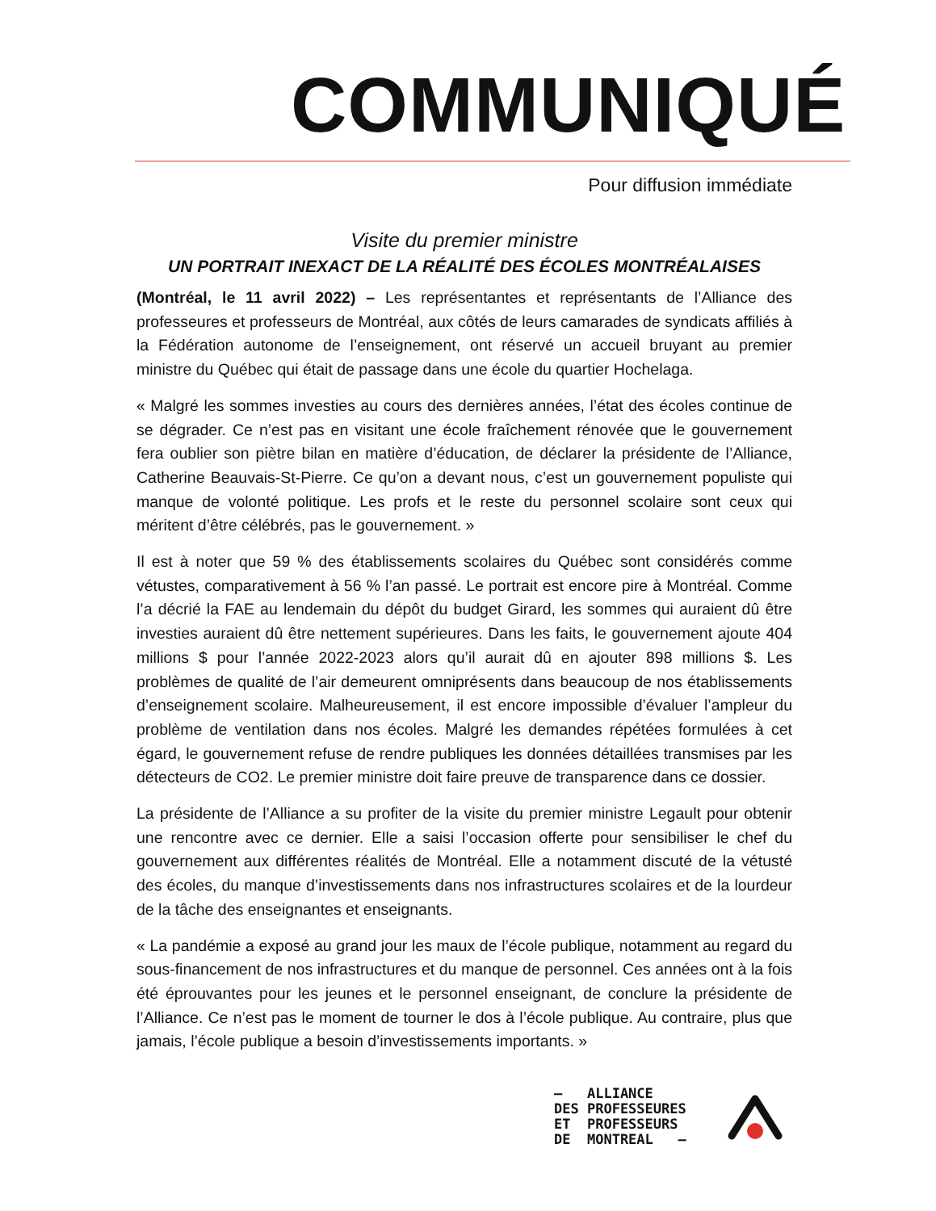COMMUNIQUÉ
Pour diffusion immédiate
Visite du premier ministre
UN PORTRAIT INEXACT DE LA RÉALITÉ DES ÉCOLES MONTRÉALAISES
(Montréal, le 11 avril 2022) – Les représentantes et représentants de l’Alliance des professeures et professeurs de Montréal, aux côtés de leurs camarades de syndicats affiliés à la Fédération autonome de l’enseignement, ont réservé un accueil bruyant au premier ministre du Québec qui était de passage dans une école du quartier Hochelaga.
« Malgré les sommes investies au cours des dernières années, l’état des écoles continue de se dégrader. Ce n’est pas en visitant une école fraîchement rénovée que le gouvernement fera oublier son piètre bilan en matière d’éducation, de déclarer la présidente de l’Alliance, Catherine Beauvais-St-Pierre. Ce qu’on a devant nous, c’est un gouvernement populiste qui manque de volonté politique. Les profs et le reste du personnel scolaire sont ceux qui méritent d’être célébrés, pas le gouvernement. »
Il est à noter que 59 % des établissements scolaires du Québec sont considérés comme vétustes, comparativement à 56 % l’an passé. Le portrait est encore pire à Montréal. Comme l’a décrié la FAE au lendemain du dépôt du budget Girard, les sommes qui auraient dû être investies auraient dû être nettement supérieures. Dans les faits, le gouvernement ajoute 404 millions $ pour l’année 2022-2023 alors qu’il aurait dû en ajouter 898 millions $. Les problèmes de qualité de l’air demeurent omniprésents dans beaucoup de nos établissements d’enseignement scolaire. Malheureusement, il est encore impossible d’évaluer l’ampleur du problème de ventilation dans nos écoles. Malgré les demandes répétées formulées à cet égard, le gouvernement refuse de rendre publiques les données détaillées transmises par les détecteurs de CO2. Le premier ministre doit faire preuve de transparence dans ce dossier.
La présidente de l’Alliance a su profiter de la visite du premier ministre Legault pour obtenir une rencontre avec ce dernier. Elle a saisi l’occasion offerte pour sensibiliser le chef du gouvernement aux différentes réalités de Montréal. Elle a notamment discuté de la vétusté des écoles, du manque d’investissements dans nos infrastructures scolaires et de la lourdeur de la tâche des enseignantes et enseignants.
« La pandémie a exposé au grand jour les maux de l’école publique, notamment au regard du sous-financement de nos infrastructures et du manque de personnel. Ces années ont à la fois été éprouvantes pour les jeunes et le personnel enseignant, de conclure la présidente de l’Alliance. Ce n’est pas le moment de tourner le dos à l’école publique. Au contraire, plus que jamais, l’école publique a besoin d’investissements importants. »
— ALLIANCE DES PROFESSEURES ET PROFESSEURS DE MONTREAL —